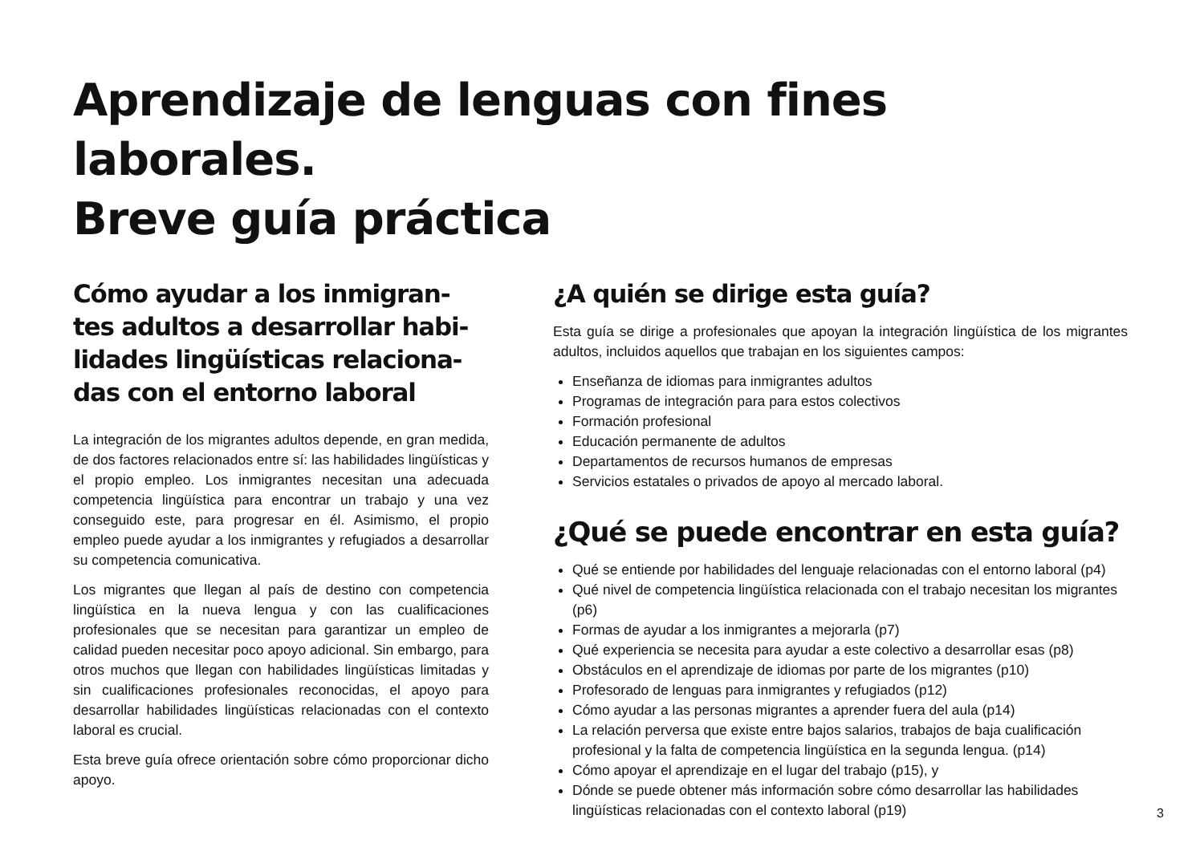Aprendizaje de lenguas con fines laborales.
Breve guía práctica
Cómo ayudar a los inmigran-tes adultos a desarrollar habi-lidades lingüísticas relaciona-das con el entorno laboral
La integración de los migrantes adultos depende, en gran medida, de dos factores relacionados entre sí: las habilidades lingüísticas y el propio empleo. Los inmigrantes necesitan una adecuada competencia lingüística para encontrar un trabajo y una vez conseguido este, para progresar en él. Asimismo, el propio empleo puede ayudar a los inmigrantes y refugiados a desarrollar su competencia comunicativa.
Los migrantes que llegan al país de destino con competencia lingüística en la nueva lengua y con las cualificaciones profesionales que se necesitan para garantizar un empleo de calidad pueden necesitar poco apoyo adicional. Sin embargo, para otros muchos que llegan con habilidades lingüísticas limitadas y sin cualificaciones profesionales reconocidas, el apoyo para desarrollar habilidades lingüísticas relacionadas con el contexto laboral es crucial.
Esta breve guía ofrece orientación sobre cómo proporcionar dicho apoyo.
¿A quién se dirige esta guía?
Esta guía se dirige a profesionales que apoyan la integración lingüística de los migrantes adultos, incluidos aquellos que trabajan en los siguientes campos:
Enseñanza de idiomas para inmigrantes adultos
Programas de integración para para estos colectivos
Formación profesional
Educación permanente de adultos
Departamentos de recursos humanos de empresas
Servicios estatales o privados de apoyo al mercado laboral.
¿Qué se puede encontrar en esta guía?
Qué se entiende por habilidades del lenguaje relacionadas con el entorno laboral (p4)
Qué nivel de competencia lingüística relacionada con el trabajo necesitan los migrantes (p6)
Formas de ayudar a los inmigrantes a mejorarla (p7)
Qué experiencia se necesita para ayudar a este colectivo a desarrollar esas (p8)
Obstáculos en el aprendizaje de idiomas por parte de los migrantes (p10)
Profesorado de lenguas para inmigrantes y refugiados (p12)
Cómo ayudar a las personas migrantes a aprender fuera del aula (p14)
La relación perversa que existe entre bajos salarios, trabajos de baja cualificación profesional y la falta de competencia lingüística en la segunda lengua. (p14)
Cómo apoyar el aprendizaje en el lugar del trabajo (p15), y
Dónde se puede obtener más información sobre cómo desarrollar las habilidades lingüísticas relacionadas con el contexto laboral (p19)
3